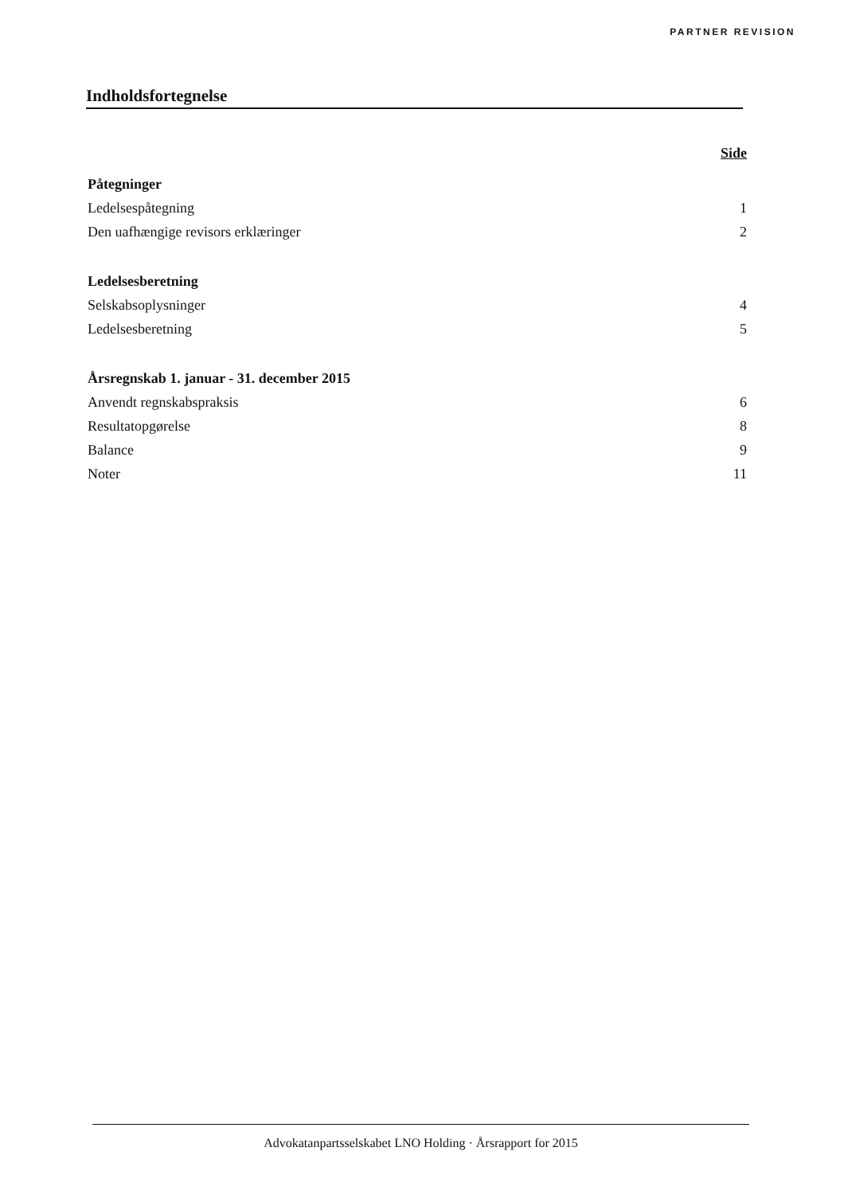PARTNER REVISION
Indholdsfortegnelse
Side
Påtegninger
Ledelsespåtegning 1
Den uafhængige revisors erklæringer 2
Ledelsesberetning
Selskabsoplysninger 4
Ledelsesberetning 5
Årsregnskab 1. januar - 31. december 2015
Anvendt regnskabspraksis 6
Resultatopgørelse 8
Balance 9
Noter 11
Advokatanpartsselskabet LNO Holding · Årsrapport for 2015